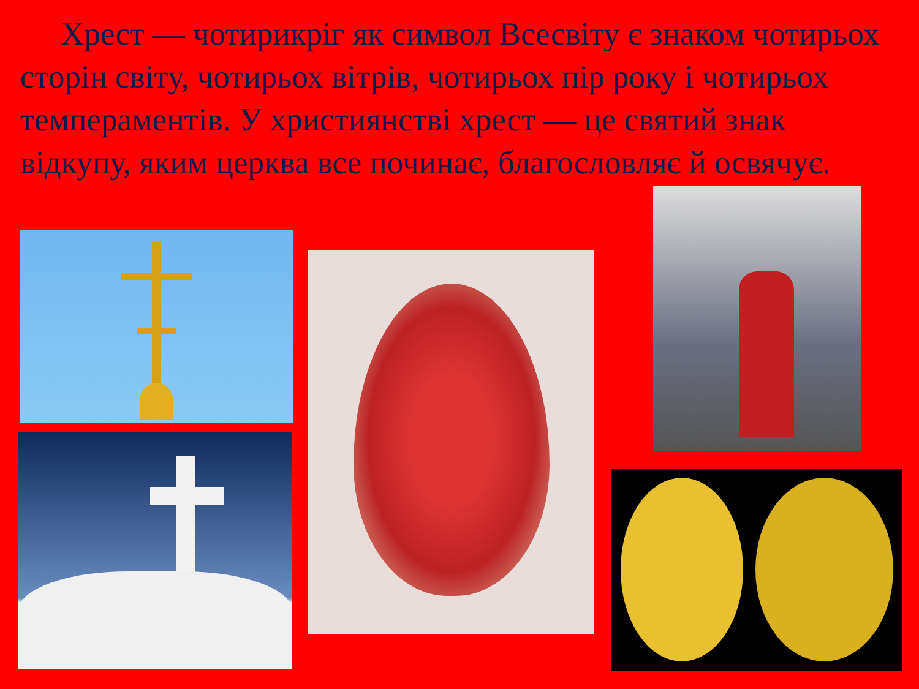Хрест — чотирикріг як символ Всесвіту є знаком чотирьох сторін світу, чотирьох вітрів, чотирьох пір року і чотирьох темпераментів. У християнстві хрест — це святий знак відкупу, яким церква все починає, благословляє й освячує.